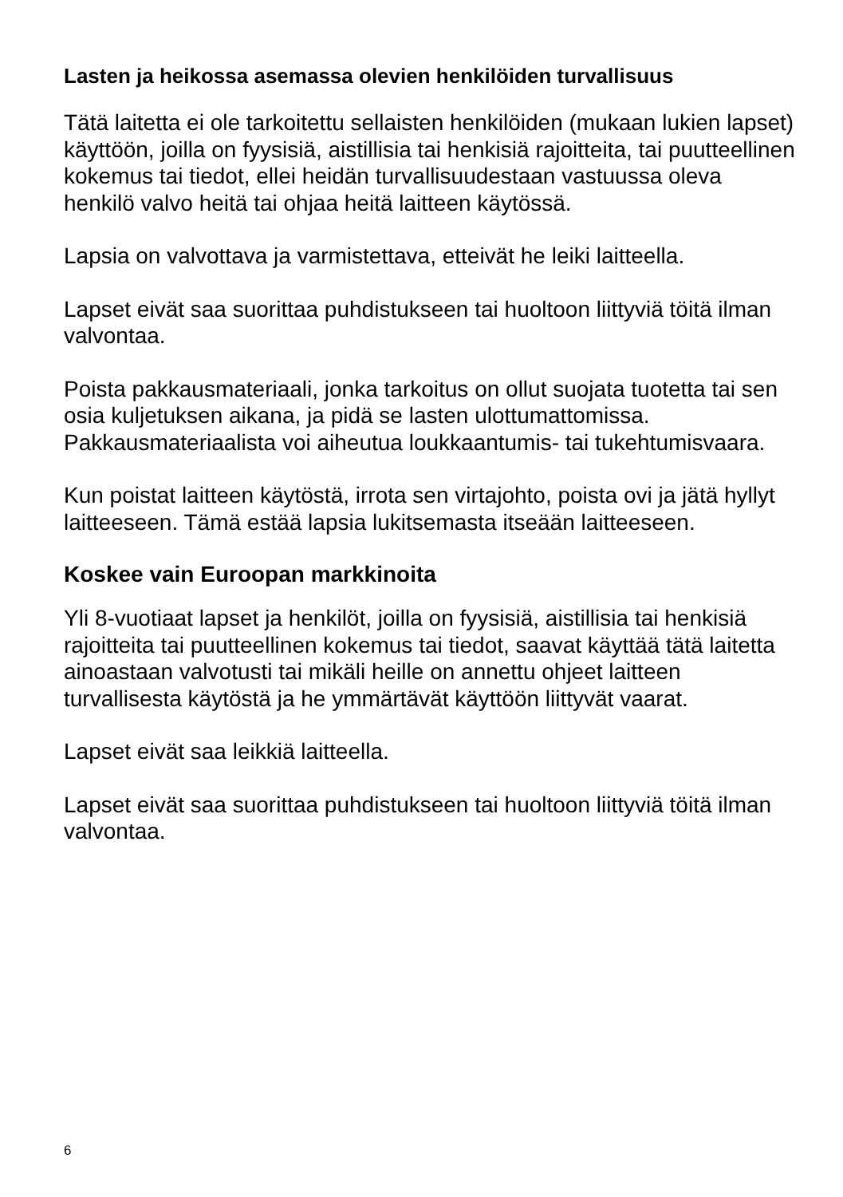Lasten ja heikossa asemassa olevien henkilöiden turvallisuus
Tätä laitetta ei ole tarkoitettu sellaisten henkilöiden (mukaan lukien lapset) käyttöön, joilla on fyysisiä, aistillisia tai henkisiä rajoitteita, tai puutteellinen kokemus tai tiedot, ellei heidän turvallisuudestaan vastuussa oleva henkilö valvo heitä tai ohjaa heitä laitteen käytössä.
Lapsia on valvottava ja varmistettava, etteivät he leiki laitteella.
Lapset eivät saa suorittaa puhdistukseen tai huoltoon liittyviä töitä ilman valvontaa.
Poista pakkausmateriaali, jonka tarkoitus on ollut suojata tuotetta tai sen osia kuljetuksen aikana, ja pidä se lasten ulottumattomissa. Pakkausmateriaalista voi aiheutua loukkaantumis- tai tukehtumisvaara.
Kun poistat laitteen käytöstä, irrota sen virtajohto, poista ovi ja jätä hyllyt laitteeseen. Tämä estää lapsia lukitsemasta itseään laitteeseen.
Koskee vain Euroopan markkinoita
Yli 8-vuotiaat lapset ja henkilöt, joilla on fyysisiä, aistillisia tai henkisiä rajoitteita tai puutteellinen kokemus tai tiedot, saavat käyttää tätä laitetta ainoastaan valvotusti tai mikäli heille on annettu ohjeet laitteen turvallisesta käytöstä ja he ymmärtävät käyttöön liittyvät vaarat.
Lapset eivät saa leikkiä laitteella.
Lapset eivät saa suorittaa puhdistukseen tai huoltoon liittyviä töitä ilman valvontaa.
6